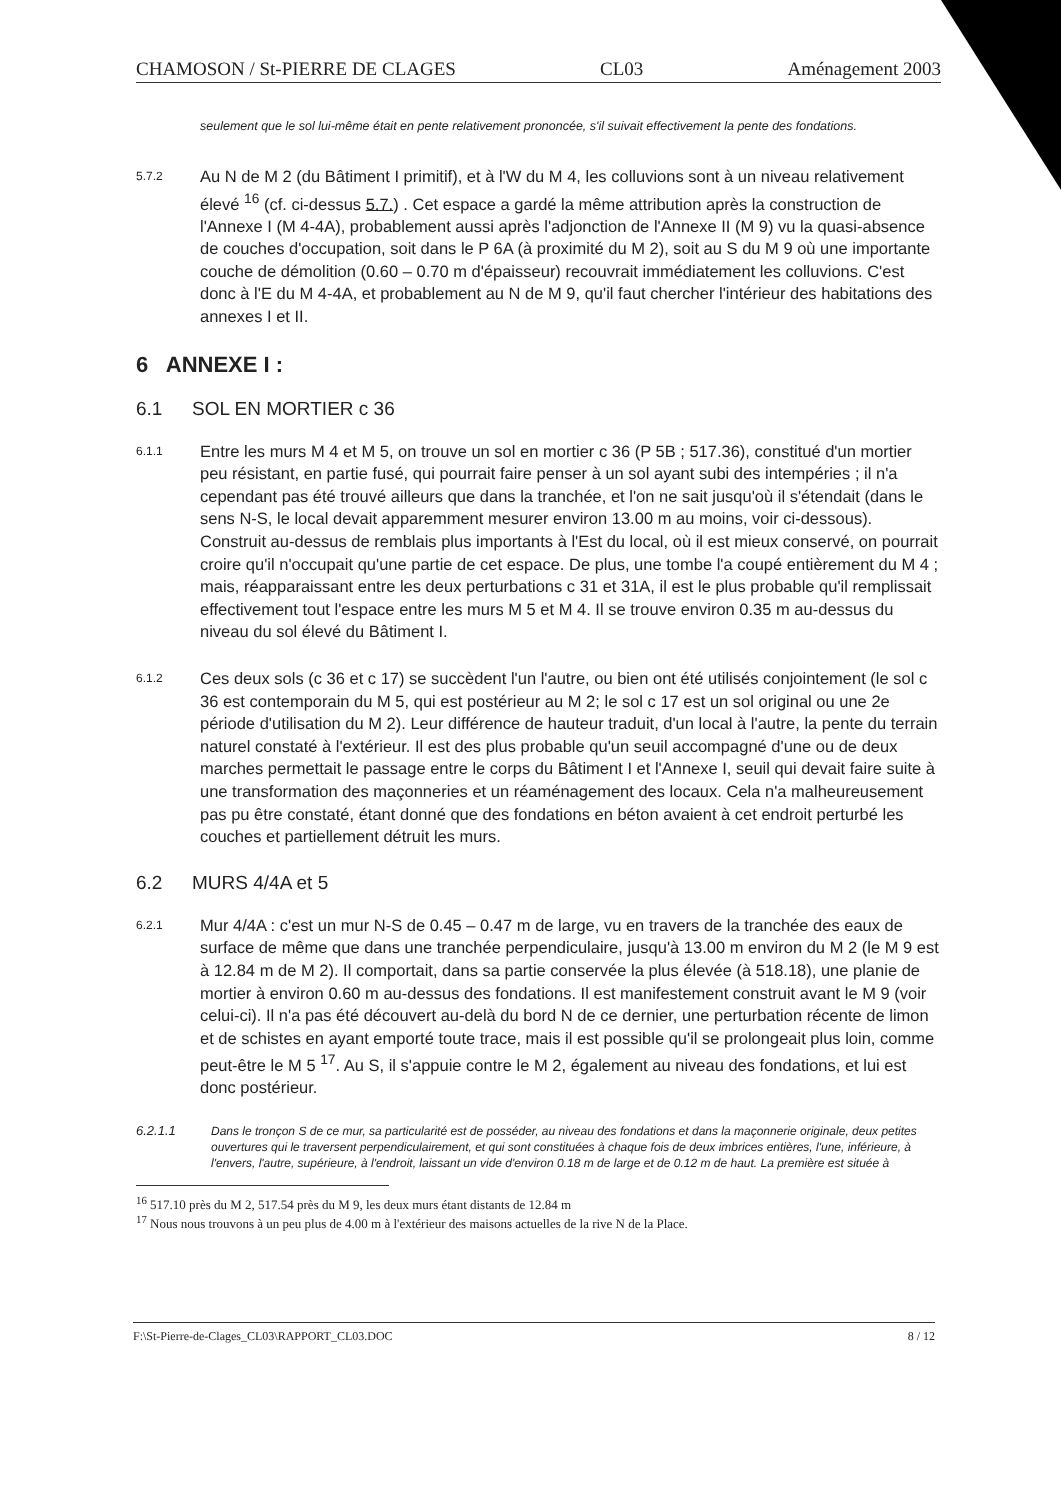CHAMOSON / St-PIERRE DE CLAGES CL03 Aménagement 2003
seulement que le sol lui-même était en pente relativement prononcée, s'il suivait effectivement la pente des fondations.
5.7.2
Au N de M 2 (du Bâtiment I primitif), et à l'W du M 4, les colluvions sont à un niveau relativement élevé <sup>16</sup> (cf. ci-dessus 5.7.) . Cet espace a gardé la même attribution après la construction de l'Annexe I (M 4-4A), probablement aussi après l'adjonction de l'Annexe II (M 9) vu la quasi-absence de couches d'occupation, soit dans le P 6A (à proximité du M 2), soit au S du M 9 où une importante couche de démolition (0.60 – 0.70 m d'épaisseur) recouvrait immédiatement les colluvions. C'est donc à l'E du M 4-4A, et probablement au N de M 9, qu'il faut chercher l'intérieur des habitations des annexes I et II.
6 ANNEXE I :
6.1 SOL EN MORTIER c 36
6.1.1
Entre les murs M 4 et M 5, on trouve un sol en mortier c 36 (P 5B ; 517.36), constitué d'un mortier peu résistant, en partie fusé, qui pourrait faire penser à un sol ayant subi des intempéries ; il n'a cependant pas été trouvé ailleurs que dans la tranchée, et l'on ne sait jusqu'où il s'étendait (dans le sens N-S, le local devait apparemment mesurer environ 13.00 m au moins, voir ci-dessous). Construit au-dessus de remblais plus importants à l'Est du local, où il est mieux conservé, on pourrait croire qu'il n'occupait qu'une partie de cet espace. De plus, une tombe l'a coupé entièrement du M 4 ; mais, réapparaissant entre les deux perturbations c 31 et 31A, il est le plus probable qu'il remplissait effectivement tout l'espace entre les murs M 5 et M 4. Il se trouve environ 0.35 m au-dessus du niveau du sol élevé du Bâtiment I.
6.1.2
Ces deux sols (c 36 et c 17) se succèdent l'un l'autre, ou bien ont été utilisés conjointement (le sol c 36 est contemporain du M 5, qui est postérieur au M 2; le sol c 17 est un sol original ou une 2e période d'utilisation du M 2). Leur différence de hauteur traduit, d'un local à l'autre, la pente du terrain naturel constaté à l'extérieur. Il est des plus probable qu'un seuil accompagné d'une ou de deux marches permettait le passage entre le corps du Bâtiment I et l'Annexe I, seuil qui devait faire suite à une transformation des maçonneries et un réaménagement des locaux. Cela n'a malheureusement pas pu être constaté, étant donné que des fondations en béton avaient à cet endroit perturbé les couches et partiellement détruit les murs.
6.2 MURS 4/4A et 5
6.2.1
Mur 4/4A : c'est un mur N-S de 0.45 – 0.47 m de large, vu en travers de la tranchée des eaux de surface de même que dans une tranchée perpendiculaire, jusqu'à 13.00 m environ du M 2 (le M 9 est à 12.84 m de M 2). Il comportait, dans sa partie conservée la plus élevée (à 518.18), une planie de mortier à environ 0.60 m au-dessus des fondations. Il est manifestement construit avant le M 9 (voir celui-ci). Il n'a pas été découvert au-delà du bord N de ce dernier, une perturbation récente de limon et de schistes en ayant emporté toute trace, mais il est possible qu'il se prolongeait plus loin, comme peut-être le M 5 <sup>17</sup>. Au S, il s'appuie contre le M 2, également au niveau des fondations, et lui est donc postérieur.
6.2.1.1 Dans le tronçon S de ce mur, sa particularité est de posséder, au niveau des fondations et dans la maçonnerie originale, deux petites ouvertures qui le traversent perpendiculairement, et qui sont constituées à chaque fois de deux imbrices entières, l'une, inférieure, à l'envers, l'autre, supérieure, à l'endroit, laissant un vide d'environ 0.18 m de large et de 0.12 m de haut. La première est située à
<sup>16</sup> 517.10 près du M 2, 517.54 près du M 9, les deux murs étant distants de 12.84 m
<sup>17</sup> Nous nous trouvons à un peu plus de 4.00 m à l'extérieur des maisons actuelles de la rive N de la Place.
F:\St-Pierre-de-Clages_CL03\RAPPORT_CL03.DOC 8 / 12